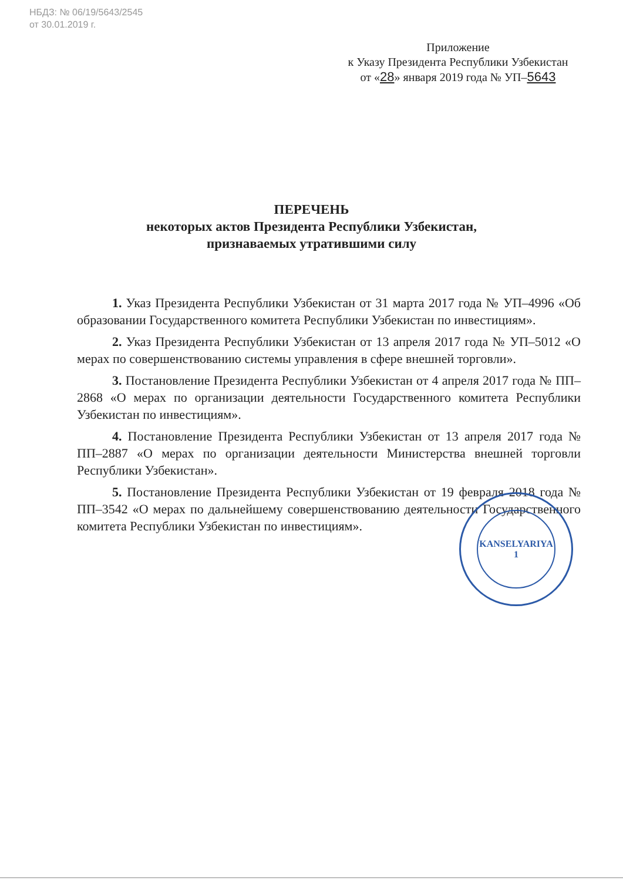НБДЗ: № 06/19/5643/2545
от 30.01.2019 г.
Приложение
к Указу Президента Республики Узбекистан
от «28» января 2019 года № УП–5643
ПЕРЕЧЕНЬ
некоторых актов Президента Республики Узбекистан,
признаваемых утратившими силу
1. Указ Президента Республики Узбекистан от 31 марта 2017 года № УП–4996 «Об образовании Государственного комитета Республики Узбекистан по инвестициям».
2. Указ Президента Республики Узбекистан от 13 апреля 2017 года № УП–5012 «О мерах по совершенствованию системы управления в сфере внешней торговли».
3. Постановление Президента Республики Узбекистан от 4 апреля 2017 года № ПП–2868 «О мерах по организации деятельности Государственного комитета Республики Узбекистан по инвестициям».
4. Постановление Президента Республики Узбекистан от 13 апреля 2017 года № ПП–2887 «О мерах по организации деятельности Министерства внешней торговли Республики Узбекистан».
5. Постановление Президента Республики Узбекистан от 19 февраля 2018 года № ПП–3542 «О мерах по дальнейшему совершенствованию деятельности Государственного комитета Республики Узбекистан по инвестициям».
KANSELYARIYA
1